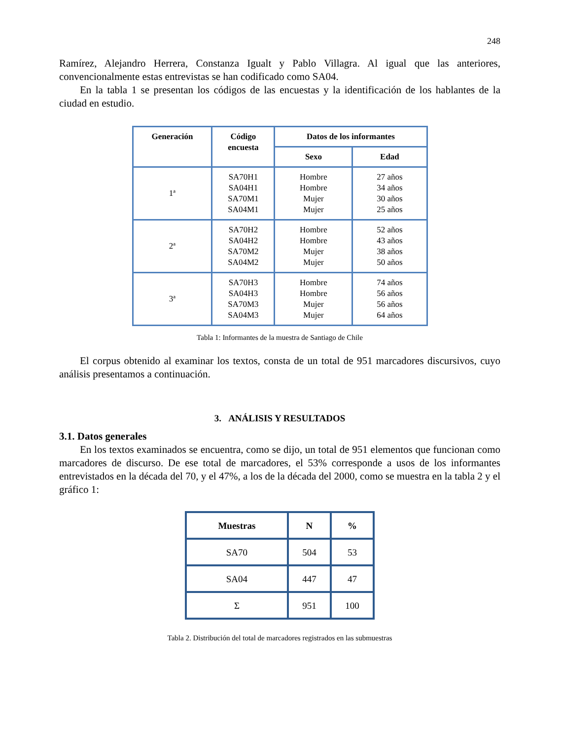248
Ramírez, Alejandro Herrera, Constanza Igualt y Pablo Villagra. Al igual que las anteriores, convencionalmente estas entrevistas se han codificado como SA04.
En la tabla 1 se presentan los códigos de las encuestas y la identificación de los hablantes de la ciudad en estudio.
| Generación | Código encuesta | Datos de los informantes | |
| --- | --- | --- | --- |
| | | Sexo | Edad |
| 1ª | SA70H1 SA04H1 SA70M1 SA04M1 | Hombre Hombre Mujer Mujer | 27 años 34 años 30 años 25 años |
| 2ª | SA70H2 SA04H2 SA70M2 SA04M2 | Hombre Hombre Mujer Mujer | 52 años 43 años 38 años 50 años |
| 3ª | SA70H3 SA04H3 SA70M3 SA04M3 | Hombre Hombre Mujer Mujer | 74 años 56 años 56 años 64 años |
Tabla 1: Informantes de la muestra de Santiago de Chile
El corpus obtenido al examinar los textos, consta de un total de 951 marcadores discursivos, cuyo análisis presentamos a continuación.
3. ANÁLISIS Y RESULTADOS
3.1. Datos generales
En los textos examinados se encuentra, como se dijo, un total de 951 elementos que funcionan como marcadores de discurso. De ese total de marcadores, el 53% corresponde a usos de los informantes entrevistados en la década del 70, y el 47%, a los de la década del 2000, como se muestra en la tabla 2 y el gráfico 1:
| Muestras | N | % |
| --- | --- | --- |
| SA70 | 504 | 53 |
| SA04 | 447 | 47 |
| Σ | 951 | 100 |
Tabla 2. Distribución del total de marcadores registrados en las submuestras